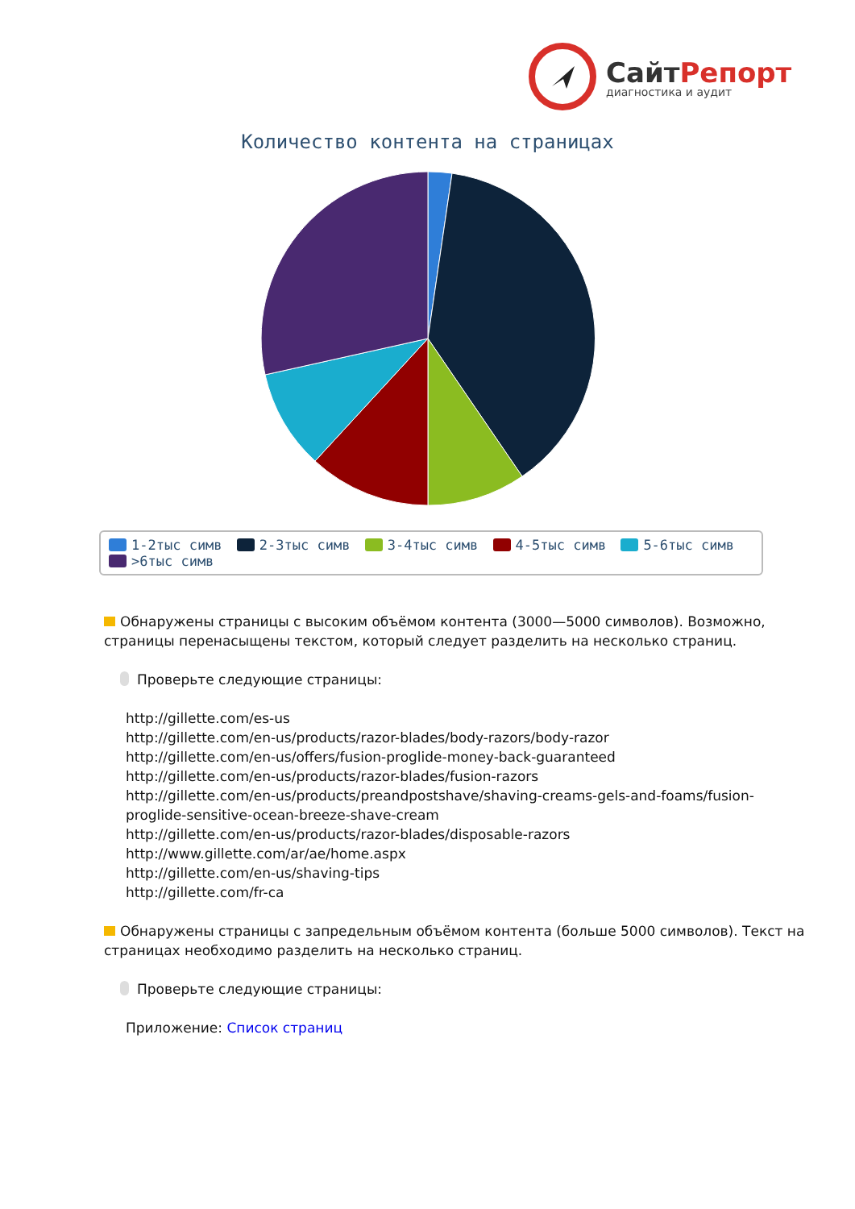СайтРепорт
диагностика и аудит
Количество контента на страницах
1-2тыс симв 2-3тыс симв 3-4тыс симв 4-5тыс симв 5-6тыс симв >6тыс симв
Обнаружены страницы с высоким объёмом контента (3000—5000 символов). Возможно, страницы перенасыщены текстом, который следует разделить на несколько страниц.
Проверьте следующие страницы:
http://gillette.com/es-us
http://gillette.com/en-us/products/razor-blades/body-razors/body-razor
http://gillette.com/en-us/offers/fusion-proglide-money-back-guaranteed
http://gillette.com/en-us/products/razor-blades/fusion-razors
http://gillette.com/en-us/products/preandpostshave/shaving-creams-gels-and-foams/fusion-proglide-sensitive-ocean-breeze-shave-cream
http://gillette.com/en-us/products/razor-blades/disposable-razors
http://www.gillette.com/ar/ae/home.aspx
http://gillette.com/en-us/shaving-tips
http://gillette.com/fr-ca
Обнаружены страницы с запредельным объёмом контента (больше 5000 символов). Текст на страницах необходимо разделить на несколько страниц.
Проверьте следующие страницы:
Приложение: Список страниц